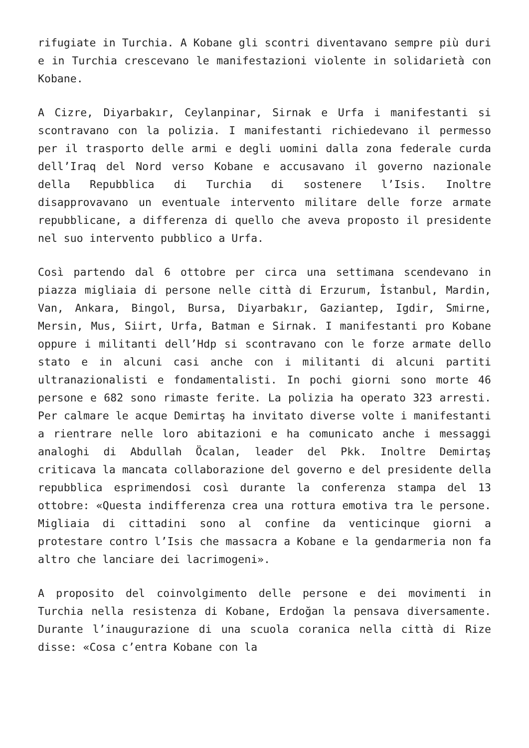rifugiate in Turchia. A Kobane gli scontri diventavano sempre più duri e in Turchia crescevano le manifestazioni violente in solidarietà con Kobane.
A Cizre, Diyarbakır, Ceylanpinar, Sirnak e Urfa i manifestanti si scontravano con la polizia. I manifestanti richiedevano il permesso per il trasporto delle armi e degli uomini dalla zona federale curda dell’Iraq del Nord verso Kobane e accusavano il governo nazionale della Repubblica di Turchia di sostenere l’Isis. Inoltre disapprovavano un eventuale intervento militare delle forze armate repubblicane, a differenza di quello che aveva proposto il presidente nel suo intervento pubblico a Urfa.
Così partendo dal 6 ottobre per circa una settimana scendevano in piazza migliaia di persone nelle città di Erzurum, İstanbul, Mardin, Van, Ankara, Bingol, Bursa, Diyarbakır, Gaziantep, Igdir, Smirne, Mersin, Mus, Siirt, Urfa, Batman e Sirnak. I manifestanti pro Kobane oppure i militanti dell’Hdp si scontravano con le forze armate dello stato e in alcuni casi anche con i militanti di alcuni partiti ultranazionalisti e fondamentalisti. In pochi giorni sono morte 46 persone e 682 sono rimaste ferite. La polizia ha operato 323 arresti. Per calmare le acque Demirtaş ha invitato diverse volte i manifestanti a rientrare nelle loro abitazioni e ha comunicato anche i messaggi analoghi di Abdullah Öcalan, leader del Pkk. Inoltre Demirtaş criticava la mancata collaborazione del governo e del presidente della repubblica esprimendosi così durante la conferenza stampa del 13 ottobre: «Questa indifferenza crea una rottura emotiva tra le persone. Migliaia di cittadini sono al confine da venticinque giorni a protestare contro l’Isis che massacra a Kobane e la gendarmeria non fa altro che lanciare dei lacrimogeni».
A proposito del coinvolgimento delle persone e dei movimenti in Turchia nella resistenza di Kobane, Erdoğan la pensava diversamente. Durante l’inaugurazione di una scuola coranica nella città di Rize disse: «Cosa c’entra Kobane con la